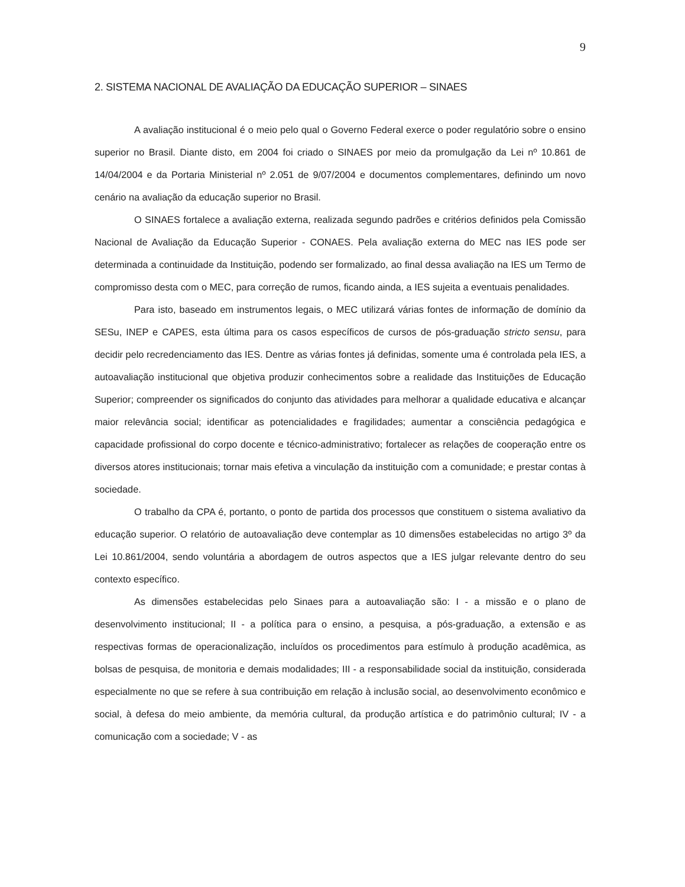9
2. SISTEMA NACIONAL DE AVALIAÇÃO DA EDUCAÇÃO SUPERIOR – SINAES
A avaliação institucional é o meio pelo qual o Governo Federal exerce o poder regulatório sobre o ensino superior no Brasil. Diante disto, em 2004 foi criado o SINAES por meio da promulgação da Lei nº 10.861 de 14/04/2004 e da Portaria Ministerial nº 2.051 de 9/07/2004 e documentos complementares, definindo um novo cenário na avaliação da educação superior no Brasil.
O SINAES fortalece a avaliação externa, realizada segundo padrões e critérios definidos pela Comissão Nacional de Avaliação da Educação Superior - CONAES. Pela avaliação externa do MEC nas IES pode ser determinada a continuidade da Instituição, podendo ser formalizado, ao final dessa avaliação na IES um Termo de compromisso desta com o MEC, para correção de rumos, ficando ainda, a IES sujeita a eventuais penalidades.
Para isto, baseado em instrumentos legais, o MEC utilizará várias fontes de informação de domínio da SESu, INEP e CAPES, esta última para os casos específicos de cursos de pós-graduação stricto sensu, para decidir pelo recredenciamento das IES. Dentre as várias fontes já definidas, somente uma é controlada pela IES, a autoavaliação institucional que objetiva produzir conhecimentos sobre a realidade das Instituições de Educação Superior; compreender os significados do conjunto das atividades para melhorar a qualidade educativa e alcançar maior relevância social; identificar as potencialidades e fragilidades; aumentar a consciência pedagógica e capacidade profissional do corpo docente e técnico-administrativo; fortalecer as relações de cooperação entre os diversos atores institucionais; tornar mais efetiva a vinculação da instituição com a comunidade; e prestar contas à sociedade.
O trabalho da CPA é, portanto, o ponto de partida dos processos que constituem o sistema avaliativo da educação superior. O relatório de autoavaliação deve contemplar as 10 dimensões estabelecidas no artigo 3º da Lei 10.861/2004, sendo voluntária a abordagem de outros aspectos que a IES julgar relevante dentro do seu contexto específico.
As dimensões estabelecidas pelo Sinaes para a autoavaliação são: I - a missão e o plano de desenvolvimento institucional; II - a política para o ensino, a pesquisa, a pós-graduação, a extensão e as respectivas formas de operacionalização, incluídos os procedimentos para estímulo à produção acadêmica, as bolsas de pesquisa, de monitoria e demais modalidades; III - a responsabilidade social da instituição, considerada especialmente no que se refere à sua contribuição em relação à inclusão social, ao desenvolvimento econômico e social, à defesa do meio ambiente, da memória cultural, da produção artística e do patrimônio cultural; IV - a comunicação com a sociedade; V - as